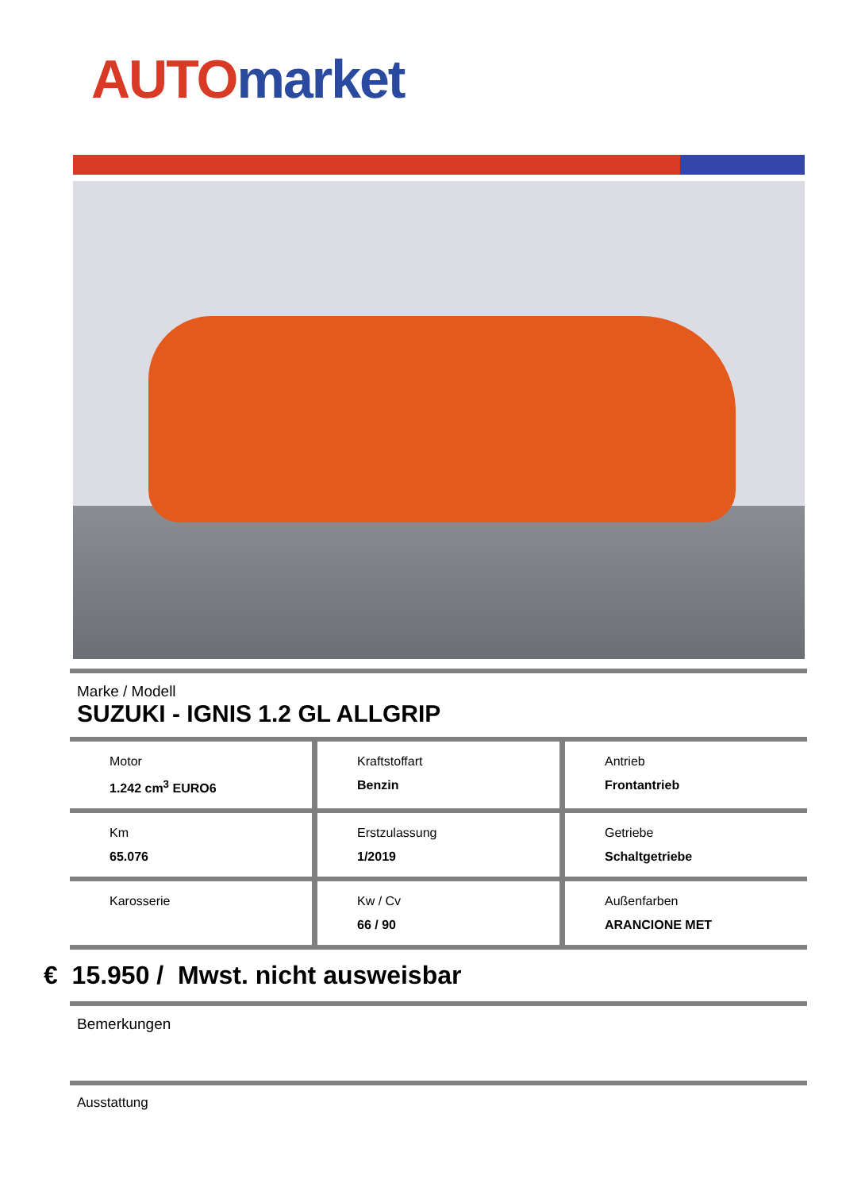AUTO market
Marke / Modell
SUZUKI - IGNIS 1.2 GL ALLGRIP
Motor
1.242 cm<sup>3</sup> EURO6
Kraftstoffart
Benzin
Antrieb
Frontantrieb
Km
65.076
Erstzulassung
1/2019
Getriebe
Schaltgetriebe
Karosserie Kw / Cv
66 / 90
Außenfarben
ARANCIONE MET
€ 15.950 / Mwst. nicht ausweisbar
Bemerkungen
Ausstattung